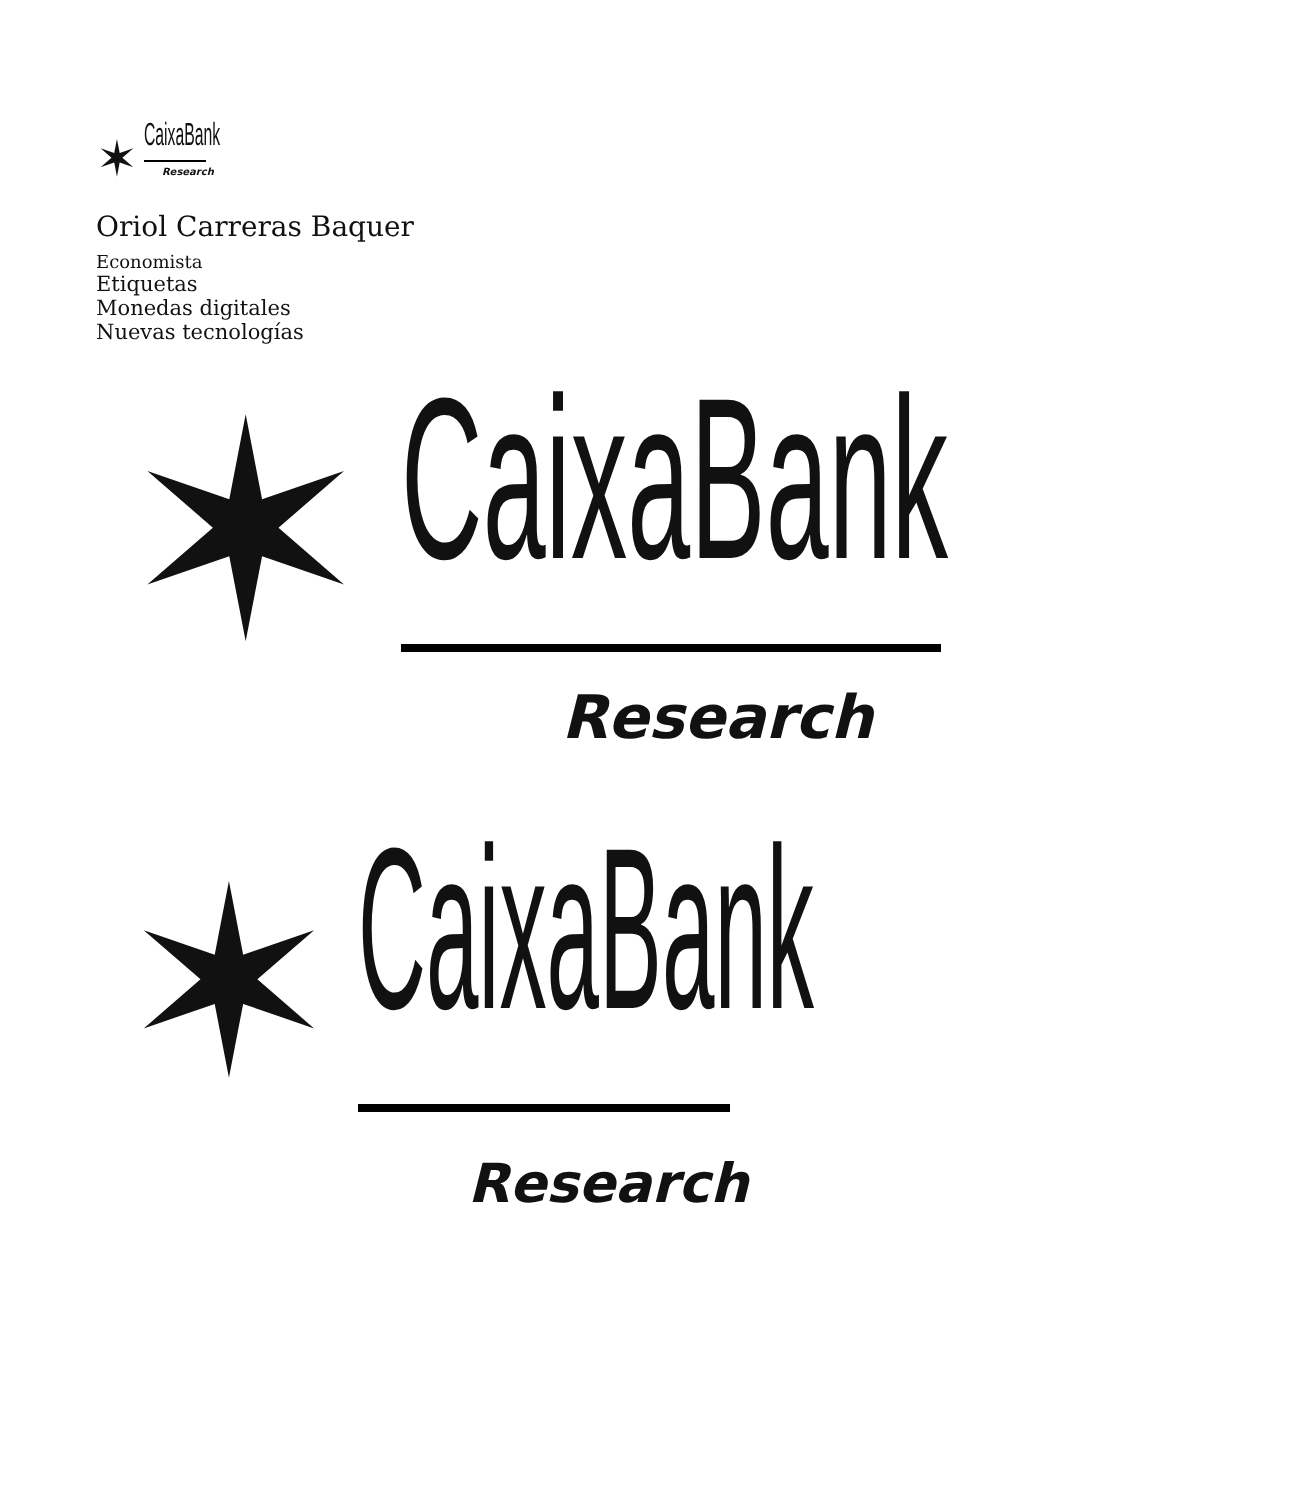✶
CaixaBank
Research
Oriol Carreras Baquer
Economista
Etiquetas
Monedas digitales
Nuevas tecnologías
✶
CaixaBank
Research
✶
CaixaBank
Research